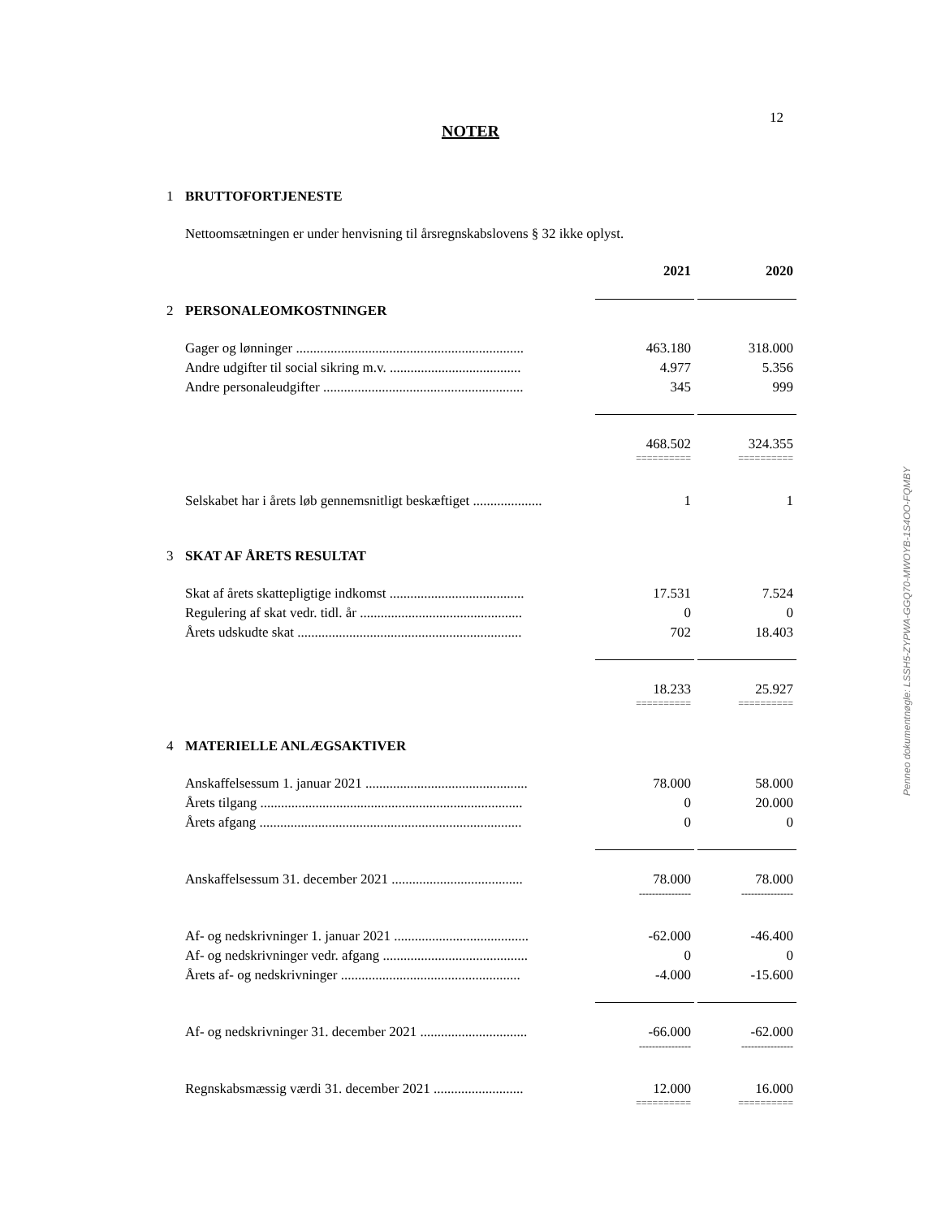12
NOTER
Penneo dokumentnøgle: LSSH5-ZYPWA-GGQ70-MWOYB-1S4OO-FQMBY
| 1 | BRUTTOFORTJENESTE | | | |
| | Nettoomsætningen er under henvisning til årsregnskabslovens § 32 ikke oplyst. | | | |
| | | 2021 | | 2020 |
| 2 | PERSONALEOMKOSTNINGER | | | |
| | Gager og lønninger .................................................................. | 463.180 | | 318.000 |
| | Andre udgifter til social sikring m.v. ...................................... | 4.977 | | 5.356 |
| | Andre personaleudgifter .......................................................... | 345 | | 999 |
| | | 468.502 | | 324.355 |
| | | ========== | | ========== |
| | Selskabet har i årets løb gennemsnitligt beskæftiget .................... | 1 | | 1 |
| 3 | SKAT AF ÅRETS RESULTAT | | | |
| | Skat af årets skattepligtige indkomst ....................................... | 17.531 | | 7.524 |
| | Regulering af skat vedr. tidl. år ............................................... | 0 | | 0 |
| | Årets udskudte skat ................................................................. | 702 | | 18.403 |
| | | 18.233 | | 25.927 |
| | | ========== | | ========== |
| 4 | MATERIELLE ANLÆGSAKTIVER | | | |
| | Anskaffelsessum 1. januar 2021 ............................................... | 78.000 | | 58.000 |
| | Årets tilgang ............................................................................ | 0 | | 20.000 |
| | Årets afgang ............................................................................ | 0 | | 0 |
| | Anskaffelsessum 31. december 2021 ...................................... | 78.000 | | 78.000 |
| | | ---------------- | | ---------------- |
| | Af- og nedskrivninger 1. januar 2021 ....................................... | -62.000 | | -46.400 |
| | Af- og nedskrivninger vedr. afgang .......................................... | 0 | | 0 |
| | Årets af- og nedskrivninger .................................................... | -4.000 | | -15.600 |
| | Af- og nedskrivninger 31. december 2021 ............................... | -66.000 | | -62.000 |
| | | ---------------- | | ---------------- |
| | Regnskabsmæssig værdi 31. december 2021 .......................... | 12.000 | | 16.000 |
| | | ========== | | ========== |